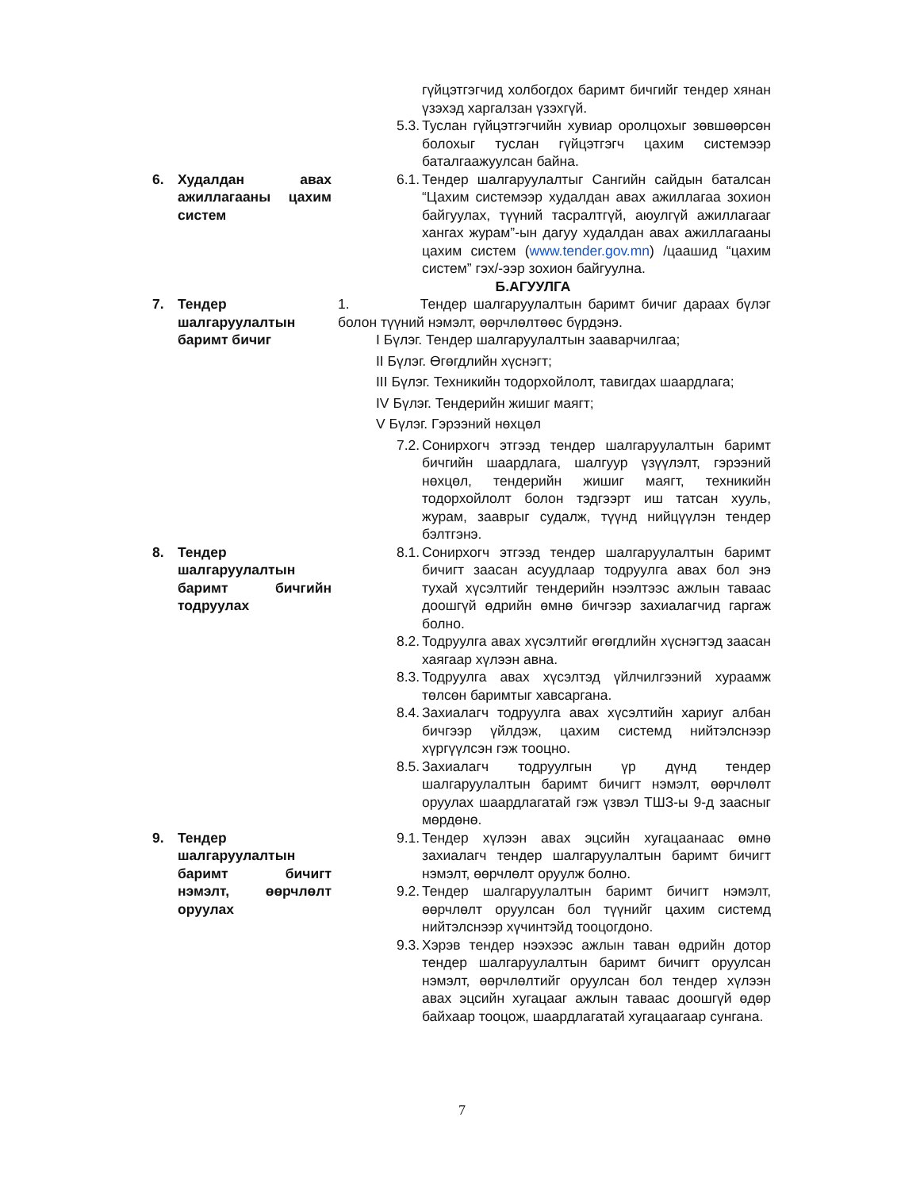гүйцэтгэгчид холбогдох баримт бичгийг тендер хянан үзэхэд харгалзан үзэхгүй.
5.3.
Туслан гүйцэтгэгчийн хувиар оролцохыг зөвшөөрсөн болохыг туслан гүйцэтгэгч цахим системээр баталгаажуулсан байна.
6. Худалдан авах ажиллагааны цахим систем
6.1.
Тендер шалгаруулалтыг Сангийн сайдын баталсан “Цахим системээр худалдан авах ажиллагаа зохион байгуулах, түүний тасралтгүй, аюулгүй ажиллагааг хангах журам”-ын дагуу худалдан авах ажиллагааны цахим систем (www.tender.gov.mn) /цаашид “цахим систем” гэх/-ээр зохион байгуулна.
Б.АГУУЛГА
7. Тендер шалгаруулалтын баримт бичиг
1. Тендер шалгаруулалтын баримт бичиг дараах бүлэг болон түүний нэмэлт, өөрчлөлтөөс бүрдэнэ.
I Бүлэг. Тендер шалгаруулалтын зааварчилгаа;
II Бүлэг. Өгөгдлийн хүснэгт;
III Бүлэг. Техникийн тодорхойлолт, тавигдах шаардлага;
IV Бүлэг. Тендерийн жишиг маягт;
V Бүлэг. Гэрээний нөхцөл
7.2.
Сонирхогч этгээд тендер шалгаруулалтын баримт бичгийн шаардлага, шалгуур үзүүлэлт, гэрээний нөхцөл, тендерийн жишиг маягт, техникийн тодорхойлолт болон тэдгээрт иш татсан хууль, журам, зааврыг судалж, түүнд нийцүүлэн тендер бэлтгэнэ.
8. Тендер шалгаруулалтын баримт бичгийн тодруулах
8.1.
Сонирхогч этгээд тендер шалгаруулалтын баримт бичигт заасан асуудлаар тодруулга авах бол энэ тухай хүсэлтийг тендерийн нээлтээс ажлын таваас доошгүй өдрийн өмнө бичгээр захиалагчид гаргаж болно.
8.2.
Тодруулга авах хүсэлтийг өгөгдлийн хүснэгтэд заасан хаягаар хүлээн авна.
8.3.
Тодруулга авах хүсэлтэд үйлчилгээний хураамж төлсөн баримтыг хавсаргана.
8.4.
Захиалагч тодруулга авах хүсэлтийн хариуг албан бичгээр үйлдэж, цахим системд нийтэлснээр хүргүүлсэн гэж тооцно.
8.5.
Захиалагч тодруулгын үр дүнд тендер шалгаруулалтын баримт бичигт нэмэлт, өөрчлөлт оруулах шаардлагатай гэж үзвэл ТШЗ-ы 9-д заасныг мөрдөнө.
9. Тендер шалгаруулалтын баримт бичигт нэмэлт, өөрчлөлт оруулах
9.1.
Тендер хүлээн авах эцсийн хугацаанаас өмнө захиалагч тендер шалгаруулалтын баримт бичигт нэмэлт, өөрчлөлт оруулж болно.
9.2.
Тендер шалгаруулалтын баримт бичигт нэмэлт, өөрчлөлт оруулсан бол түүнийг цахим системд нийтэлснээр хүчинтэйд тооцогдоно.
9.3.
Хэрэв тендер нээхээс ажлын таван өдрийн дотор тендер шалгаруулалтын баримт бичигт оруулсан нэмэлт, өөрчлөлтийг оруулсан бол тендер хүлээн авах эцсийн хугацааг ажлын таваас доошгүй өдөр байхаар тооцож, шаардлагатай хугацаагаар сунгана.
7